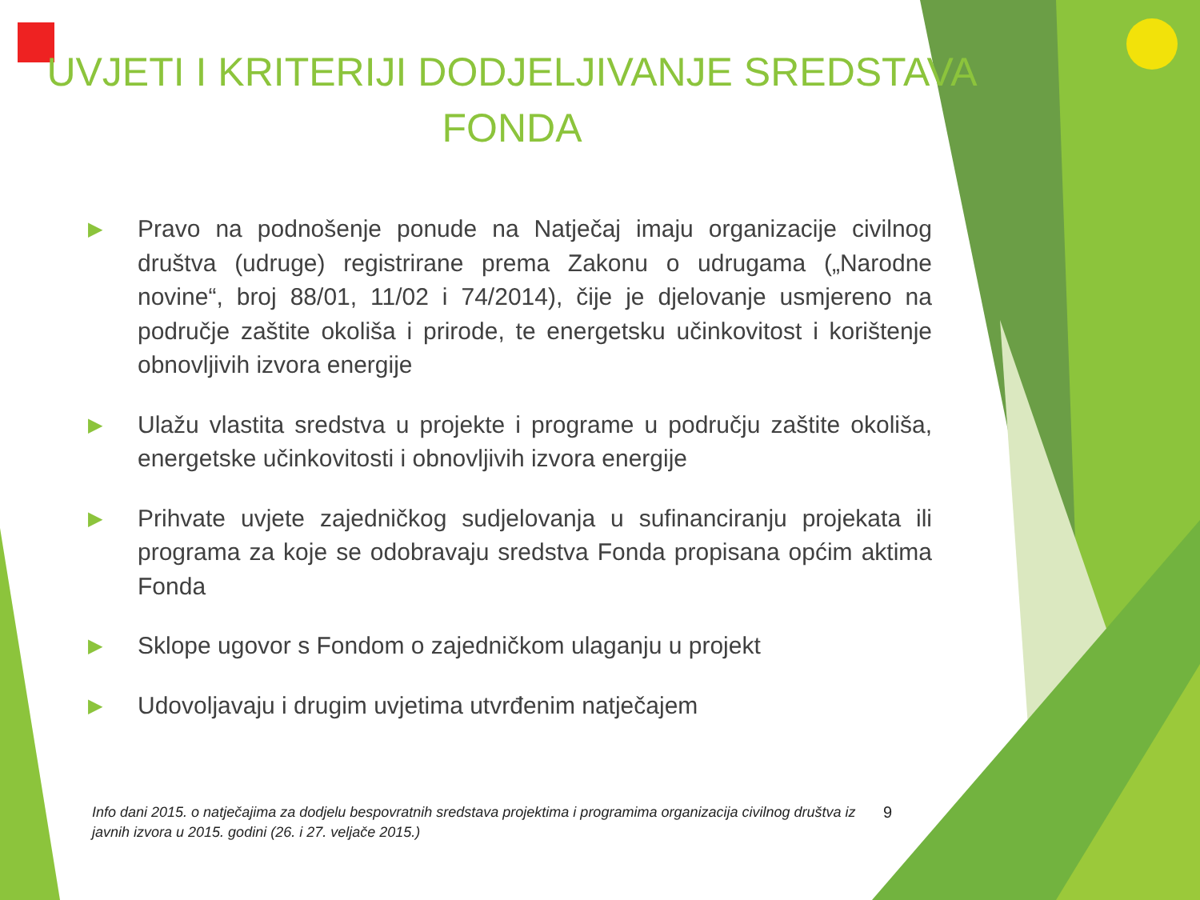UVJETI I KRITERIJI DODJELJIVANJE SREDSTAVA FONDA
▶ Pravo na podnošenje ponude na Natječaj imaju organizacije civilnog društva (udruge) registrirane prema Zakonu o udrugama („Narodne novine“, broj 88/01, 11/02 i 74/2014), čije je djelovanje usmjereno na područje zaštite okoliša i prirode, te energetsku učinkovitost i korištenje obnovljivih izvora energije
▶ Ulažu vlastita sredstva u projekte i programe u području zaštite okoliša, energetske učinkovitosti i obnovljivih izvora energije
▶ Prihvate uvjete zajedničkog sudjelovanja u sufinanciranju projekata ili programa za koje se odobravaju sredstva Fonda propisana općim aktima Fonda
▶ Sklope ugovor s Fondom o zajedničkom ulaganju u projekt
▶ Udovoljavaju i drugim uvjetima utvrđenim natječajem
Info dani 2015. o natječajima za dodjelu bespovratnih sredstava projektima i programima organizacija civilnog društva iz javnih izvora u 2015. godini (26. i 27. veljače 2015.) 9